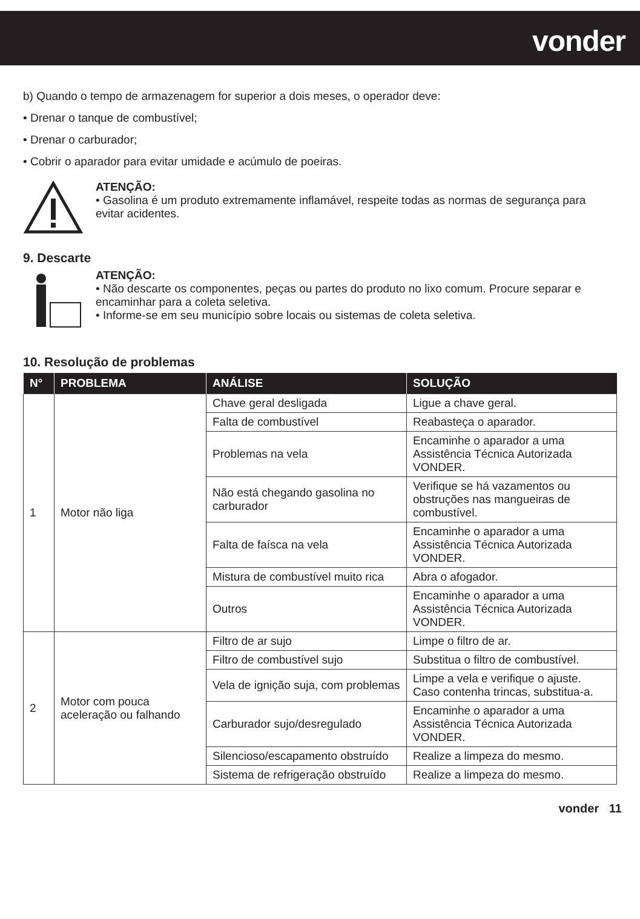vonder
b) Quando o tempo de armazenagem for superior a dois meses, o operador deve:
• Drenar o tanque de combustível;
• Drenar o carburador;
• Cobrir o aparador para evitar umidade e acúmulo de poeiras.
ATENÇÃO:
• Gasolina é um produto extremamente inflamável, respeite todas as normas de segurança para evitar acidentes.
9. Descarte
ATENÇÃO:
• Não descarte os componentes, peças ou partes do produto no lixo comum. Procure separar e encaminhar para a coleta seletiva.
• Informe-se em seu município sobre locais ou sistemas de coleta seletiva.
10. Resolução de problemas
| N° | PROBLEMA | ANÁLISE | SOLUÇÃO |
| --- | --- | --- | --- |
| 1 | Motor não liga | Chave geral desligada | Ligue a chave geral. |
| | | Falta de combustível | Reabasteça o aparador. |
| | | Problemas na vela | Encaminhe o aparador a uma Assistência Técnica Autorizada VONDER. |
| | | Não está chegando gasolina no carburador | Verifique se há vazamentos ou obstruções nas mangueiras de combustível. |
| | | Falta de faísca na vela | Encaminhe o aparador a uma Assistência Técnica Autorizada VONDER. |
| | | Mistura de combustível muito rica | Abra o afogador. |
| | | Outros | Encaminhe o aparador a uma Assistência Técnica Autorizada VONDER. |
| 2 | Motor com pouca aceleração ou falhando | Filtro de ar sujo | Limpe o filtro de ar. |
| | | Filtro de combustível sujo | Substitua o filtro de combustível. |
| | | Vela de ignição suja, com problemas | Limpe a vela e verifique o ajuste. Caso contenha trincas, substitua-a. |
| | | Carburador sujo/desregulado | Encaminhe o aparador a uma Assistência Técnica Autorizada VONDER. |
| | | Silencioso/escapamento obstruído | Realize a limpeza do mesmo. |
| | | Sistema de refrigeração obstruído | Realize a limpeza do mesmo. |
vonder 11